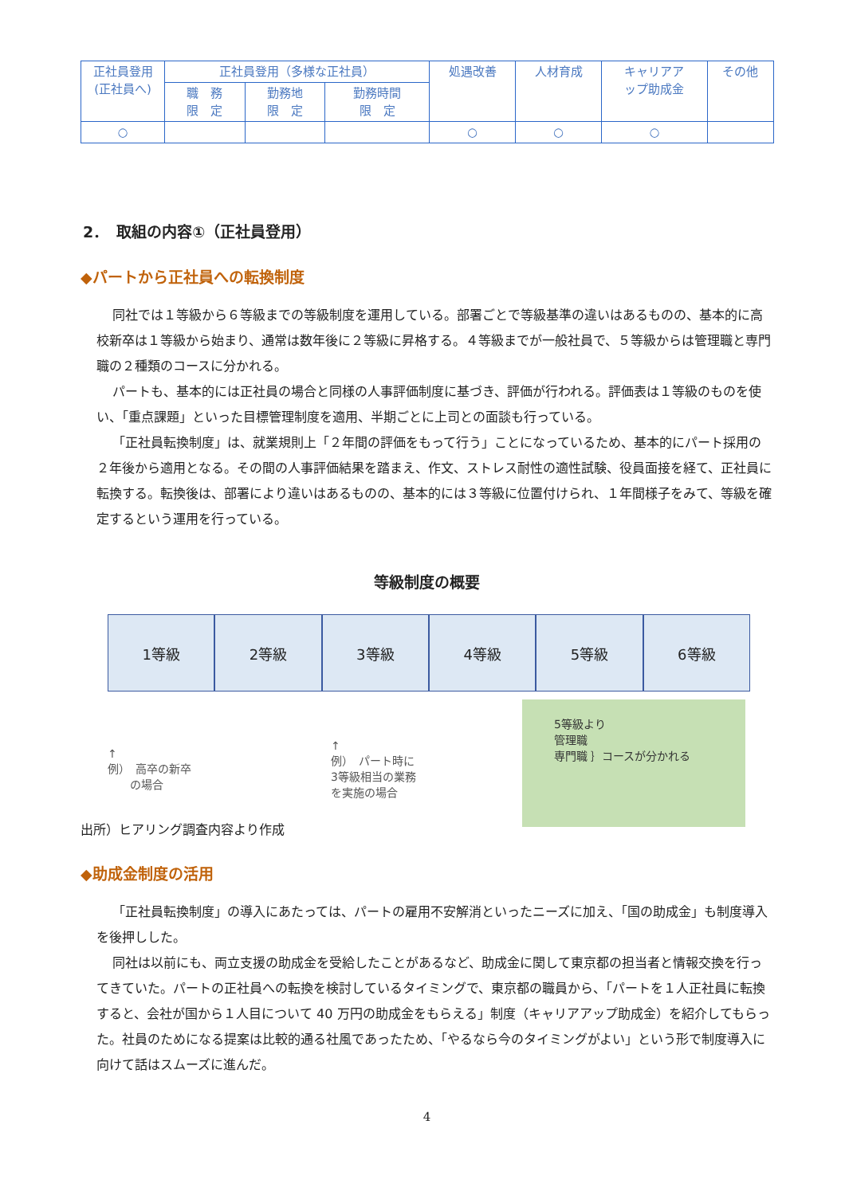| 正社員登用 (正社員へ) | 正社員登用（多様な正社員） | | | 処遇改善 | 人材育成 | キャリアア ップ助成金 | その他 |
| | 職 務 限 定 | 勤務地 限 定 | 勤務時間 限 定 | | | | |
| ○ | | | | ○ | ○ | ○ | |
2．　取組の内容①（正社員登用）
◆パートから正社員への転換制度
同社では１等級から６等級までの等級制度を運用している。部署ごとで等級基準の違いはあるものの、基本的に高校新卒は１等級から始まり、通常は数年後に２等級に昇格する。４等級までが一般社員で、５等級からは管理職と専門職の２種類のコースに分かれる。
パートも、基本的には正社員の場合と同様の人事評価制度に基づき、評価が行われる。評価表は１等級のものを使い、「重点課題」といった目標管理制度を適用、半期ごとに上司との面談も行っている。
「正社員転換制度」は、就業規則上「２年間の評価をもって行う」ことになっているため、基本的にパート採用の２年後から適用となる。その間の人事評価結果を踏まえ、作文、ストレス耐性の適性試験、役員面接を経て、正社員に転換する。転換後は、部署により違いはあるものの、基本的には３等級に位置付けられ、１年間様子をみて、等級を確定するという運用を行っている。
等級制度の概要
1等級 2等級 3等級 4等級 5等級 6等級
↑
例）　高卒の新卒
　　の場合
↑
例）　パート時に
3等級相当の業務
を実施の場合
5等級より
管理職
専門職 ｝コースが分かれる
出所）ヒアリング調査内容より作成
◆助成金制度の活用
「正社員転換制度」の導入にあたっては、パートの雇用不安解消といったニーズに加え、「国の助成金」も制度導入を後押しした。
同社は以前にも、両立支援の助成金を受給したことがあるなど、助成金に関して東京都の担当者と情報交換を行ってきていた。パートの正社員への転換を検討しているタイミングで、東京都の職員から、「パートを１人正社員に転換すると、会社が国から１人目について 40 万円の助成金をもらえる」制度（キャリアアップ助成金）を紹介してもらった。社員のためになる提案は比較的通る社風であったため、「やるなら今のタイミングがよい」という形で制度導入に向けて話はスムーズに進んだ。
4